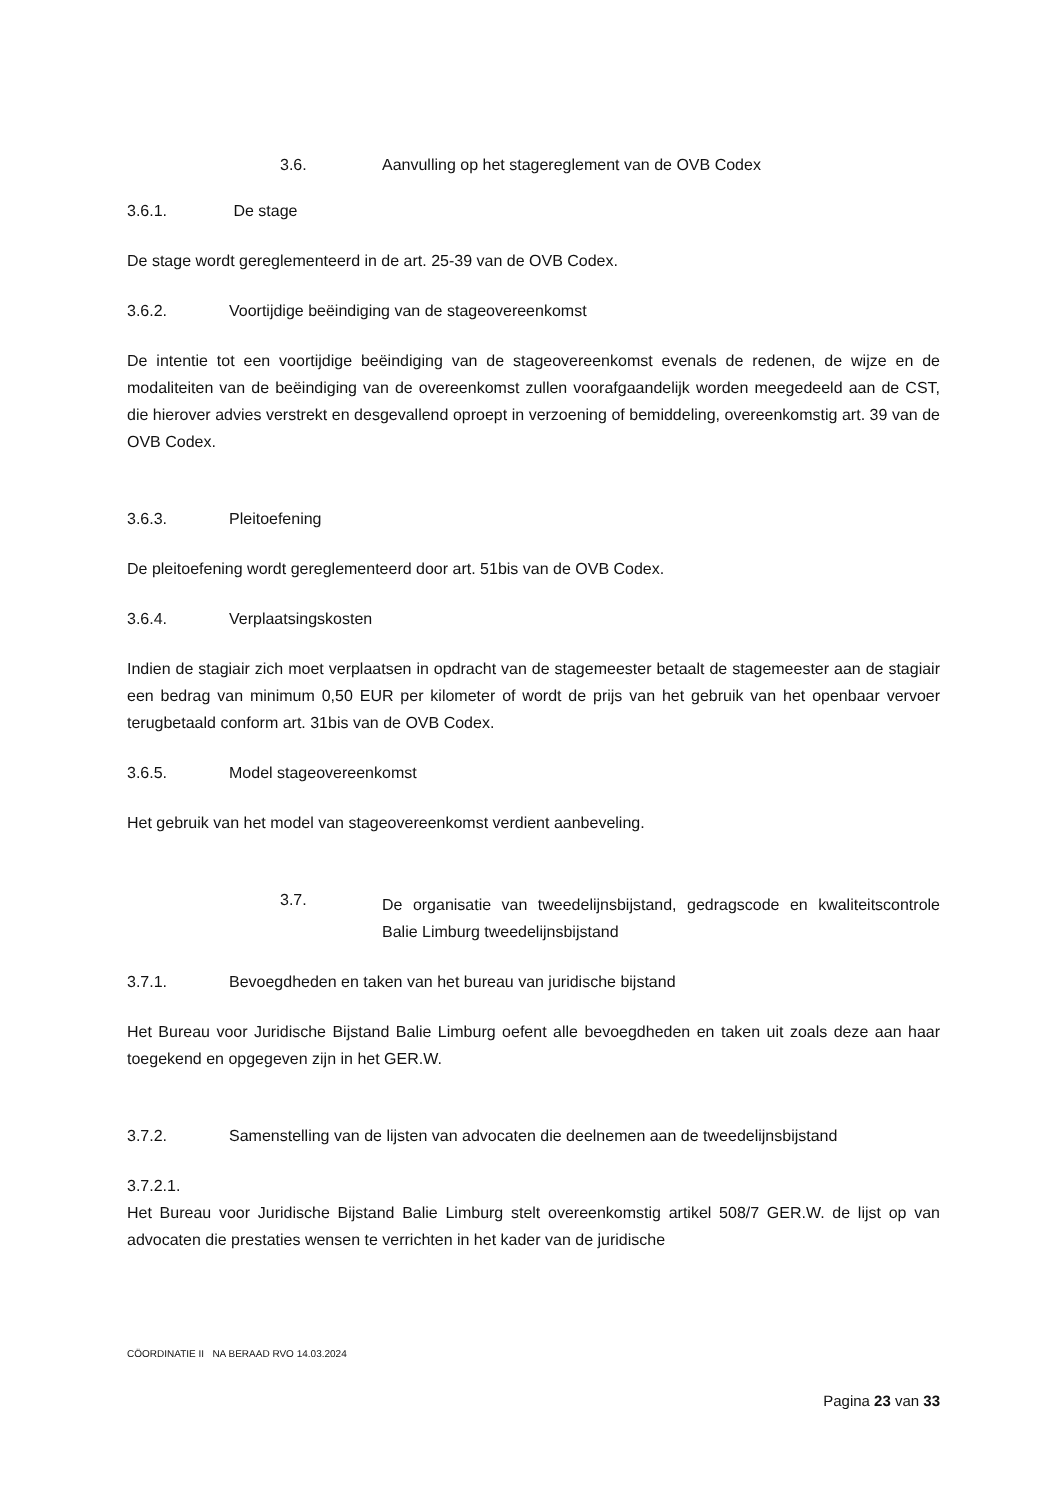3.6. Aanvulling op het stagereglement van de OVB Codex
3.6.1. De stage
De stage wordt gereglementeerd in de art. 25-39 van de OVB Codex.
3.6.2. Voortijdige beëindiging van de stageovereenkomst
De intentie tot een voortijdige beëindiging van de stageovereenkomst evenals de redenen, de wijze en de modaliteiten van de beëindiging van de overeenkomst zullen voorafgaandelijk worden meegedeeld aan de CST, die hierover advies verstrekt en desgevallend oproept in verzoening of bemiddeling, overeenkomstig art. 39 van de OVB Codex.
3.6.3. Pleitoefening
De pleitoefening wordt gereglementeerd door art. 51bis van de OVB Codex.
3.6.4. Verplaatsingskosten
Indien de stagiair zich moet verplaatsen in opdracht van de stagemeester betaalt de stagemeester aan de stagiair een bedrag van minimum 0,50 EUR per kilometer of wordt de prijs van het gebruik van het openbaar vervoer terugbetaald conform art. 31bis van de OVB Codex.
3.6.5. Model stageovereenkomst
Het gebruik van het model van stageovereenkomst verdient aanbeveling.
3.7.
De organisatie van tweedelijnsbijstand, gedragscode en kwaliteitscontrole Balie Limburg tweedelijnsbijstand
3.7.1. Bevoegdheden en taken van het bureau van juridische bijstand
Het Bureau voor Juridische Bijstand Balie Limburg oefent alle bevoegdheden en taken uit zoals deze aan haar toegekend en opgegeven zijn in het GER.W.
3.7.2. Samenstelling van de lijsten van advocaten die deelnemen aan de tweedelijnsbijstand
3.7.2.1.
Het Bureau voor Juridische Bijstand Balie Limburg stelt overeenkomstig artikel 508/7 GER.W. de lijst op van advocaten die prestaties wensen te verrichten in het kader van de juridische
CÖORDINATIE II NA BERAAD RVO 14.03.2024
Pagina 23 van 33